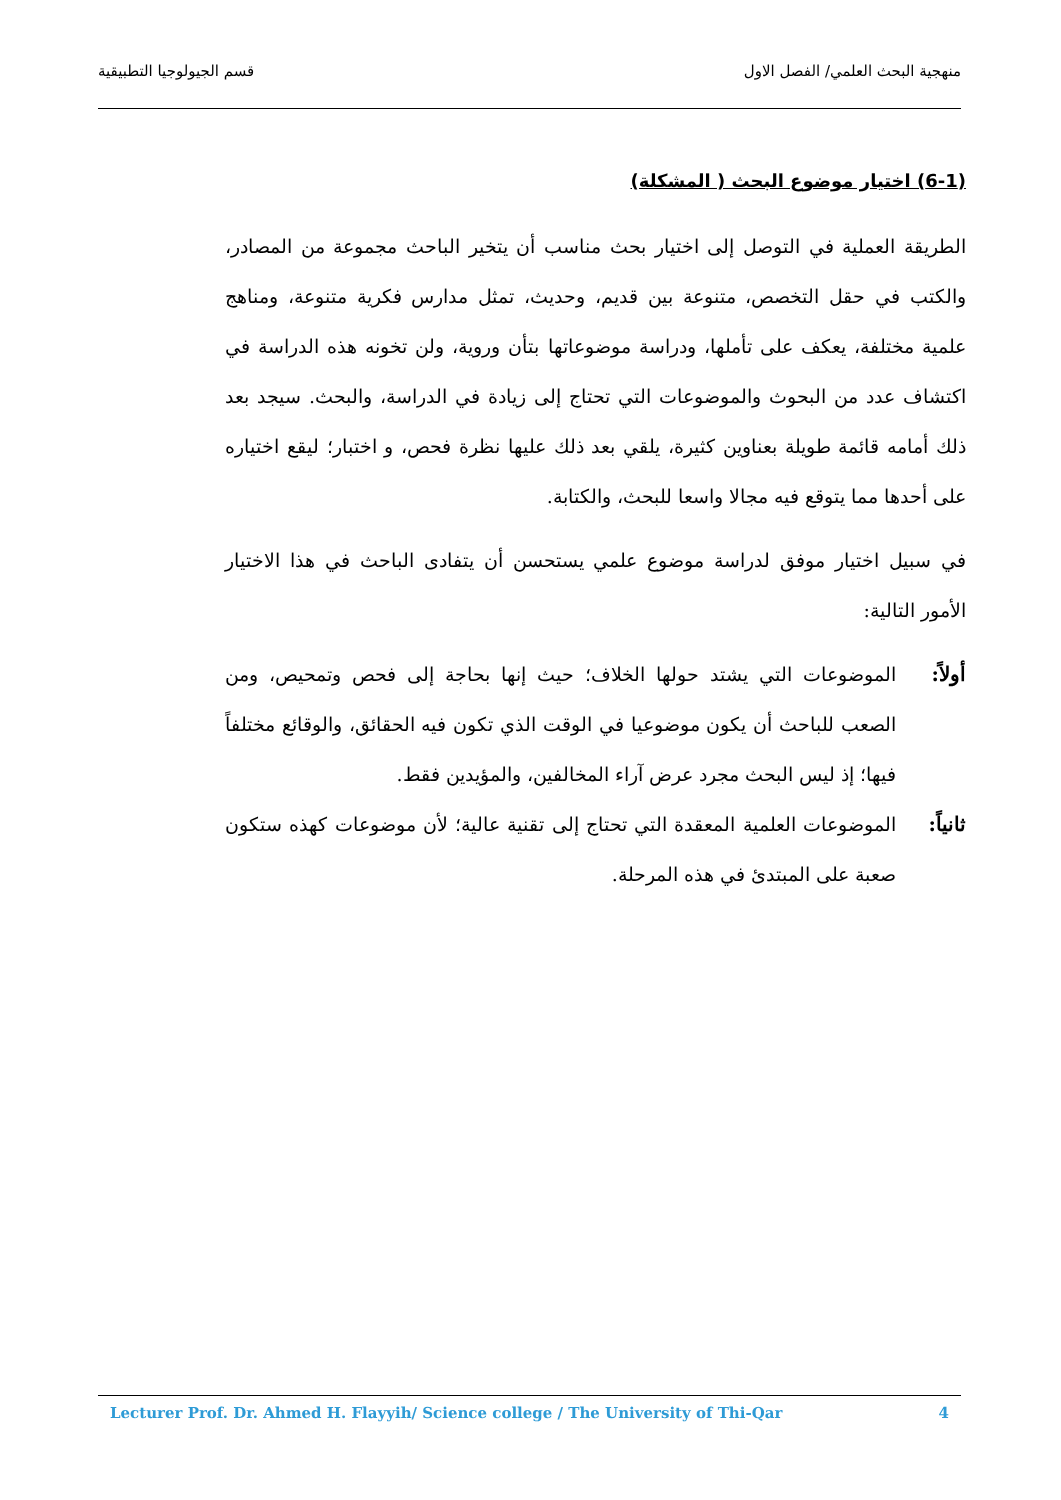منهجية البحث العلمي/ الفصل الاول قسم الجيولوجيا التطبيقية
(6-1) اختيار موضوع البحث ( المشكلة)
الطريقة العملية في التوصل إلى اختيار بحث مناسب أن يتخير الباحث مجموعة من المصادر، والكتب في حقل التخصص، متنوعة بين قديم، وحديث، تمثل مدارس فكرية متنوعة، ومناهج علمية مختلفة، يعكف على تأملها، ودراسة موضوعاتها بتأن وروية، ولن تخونه هذه الدراسة في اكتشاف عدد من البحوث والموضوعات التي تحتاج إلى زيادة في الدراسة، والبحث. سيجد بعد ذلك أمامه قائمة طويلة بعناوين كثيرة، يلقي بعد ذلك عليها نظرة فحص، و اختبار؛ ليقع اختياره على أحدها مما يتوقع فيه مجالا واسعا للبحث، والكتابة.
في سبيل اختيار موفق لدراسة موضوع علمي يستحسن أن يتفادى الباحث في هذا الاختيار الأمور التالية:
أولاً:
الموضوعات التي يشتد حولها الخلاف؛ حيث إنها بحاجة إلى فحص وتمحيص، ومن الصعب للباحث أن يكون موضوعيا في الوقت الذي تكون فيه الحقائق، والوقائع مختلفاً فيها؛ إذ ليس البحث مجرد عرض آراء المخالفين، والمؤيدين فقط.
ثانياً:
الموضوعات العلمية المعقدة التي تحتاج إلى تقنية عالية؛ لأن موضوعات كهذه ستكون صعبة على المبتدئ في هذه المرحلة.
Lecturer Prof. Dr. Ahmed H. Flayyih/ Science college / The University of Thi-Qar 4